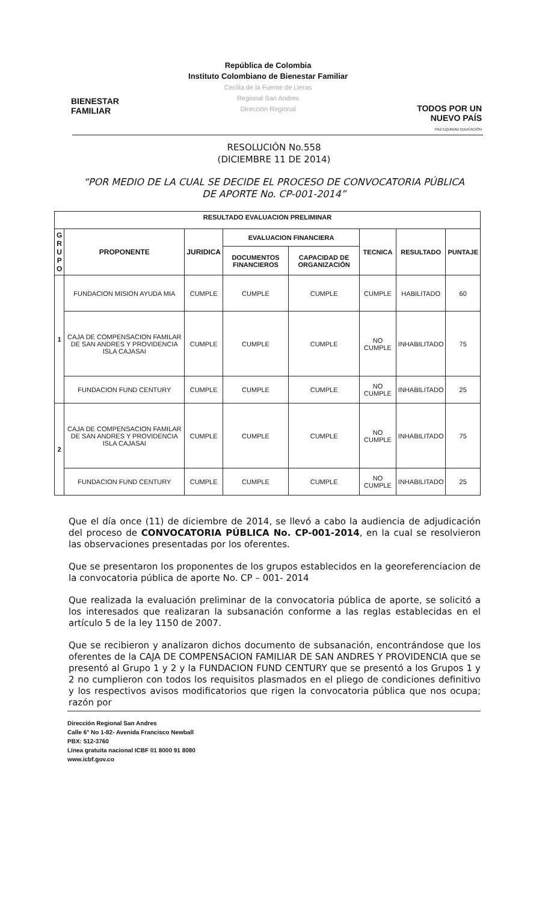BIENESTAR
FAMILIAR
República de Colombia
Instituto Colombiano de Bienestar Familiar
Cecilia de la Fuente de Lleras
Regional San Andres
Dirección Regional
TODOS POR UN
NUEVO PAÍS
PAZ EQUIDAD EDUCACIÓN
RESOLUCIÓN No.558
(DICIEMBRE 11 DE 2014)
“POR MEDIO DE LA CUAL SE DECIDE EL PROCESO DE CONVOCATORIA PÚBLICA
DE APORTE No. CP-001-2014”
| RESULTADO EVALUACION PRELIMINAR | | | | | | | |
| --- | --- | --- | --- | --- | --- | --- | --- |
| G R U P O | PROPONENTE | JURIDICA | EVALUACION FINANCIERA | | TECNICA | RESULTADO | PUNTAJE |
| | | | DOCUMENTOS FINANCIEROS | CAPACIDAD DE ORGANIZACIÓN | | | |
| 1 | FUNDACION MISION AYUDA MIA | CUMPLE | CUMPLE | CUMPLE | CUMPLE | HABILITADO | 60 |
| | CAJA DE COMPENSACION FAMILAR DE SAN ANDRES Y PROVIDENCIA ISLA CAJASAI | CUMPLE | CUMPLE | CUMPLE | NO CUMPLE | INHABILITADO | 75 |
| | FUNDACION FUND CENTURY | CUMPLE | CUMPLE | CUMPLE | NO CUMPLE | INHABILITADO | 25 |
| 2 | CAJA DE COMPENSACION FAMILAR DE SAN ANDRES Y PROVIDENCIA ISLA CAJASAI | CUMPLE | CUMPLE | CUMPLE | NO CUMPLE | INHABILITADO | 75 |
| | FUNDACION FUND CENTURY | CUMPLE | CUMPLE | CUMPLE | NO CUMPLE | INHABILITADO | 25 |
Que el día once (11) de diciembre de 2014, se llevó a cabo la audiencia de adjudicación del proceso de CONVOCATORIA PÚBLICA No. CP-001-2014, en la cual se resolvieron las observaciones presentadas por los oferentes.
Que se presentaron los proponentes de los grupos establecidos en la georeferenciacion de la convocatoria pública de aporte No. CP – 001- 2014
Que realizada la evaluación preliminar de la convocatoria pública de aporte, se solicitó a los interesados que realizaran la subsanación conforme a las reglas establecidas en el artículo 5 de la ley 1150 de 2007.
Que se recibieron y analizaron dichos documento de subsanación, encontrándose que los oferentes de la CAJA DE COMPENSACION FAMILIAR DE SAN ANDRES Y PROVIDENCIA que se presentó al Grupo 1 y 2 y la FUNDACION FUND CENTURY que se presentó a los Grupos 1 y 2 no cumplieron con todos los requisitos plasmados en el pliego de condiciones definitivo y los respectivos avisos modificatorios que rigen la convocatoria pública que nos ocupa; razón por
Dirección Regional San Andres
Calle 6° No 1-82- Avenida Francisco Newball
PBX: 512-3760
Línea gratuita nacional ICBF 01 8000 91 8080
www.icbf.gov.co